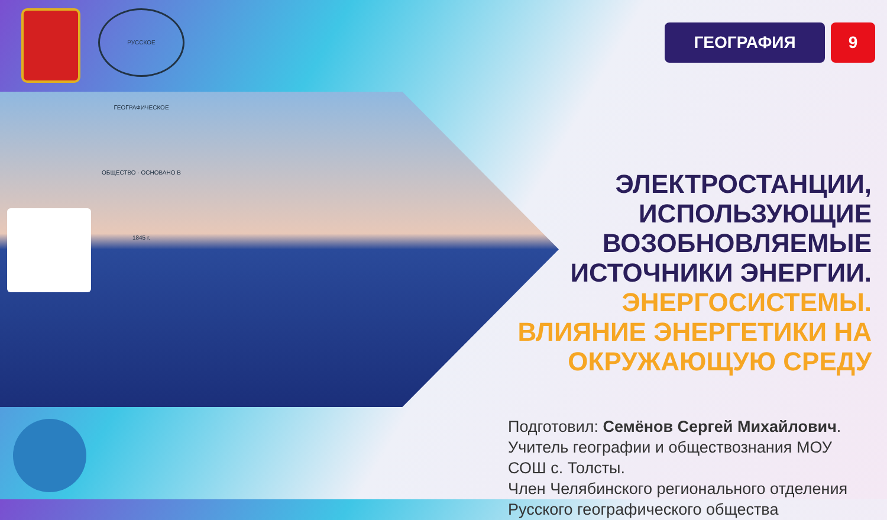РУССКОЕ ГЕОГРАФИЧЕСКОЕ ОБЩЕСТВО · ОСНОВАНО В 1845 г.
ГЕОГРАФИЯ 9
ЭЛЕКТРОСТАНЦИИ,
ИСПОЛЬЗУЮЩИЕ
ВОЗОБНОВЛЯЕМЫЕ
ИСТОЧНИКИ ЭНЕРГИИ.
ЭНЕРГОСИСТЕМЫ.
ВЛИЯНИЕ ЭНЕРГЕТИКИ НА
ОКРУЖАЮЩУЮ СРЕДУ
Подготовил: Семёнов Сергей Михайлович.
Учитель географии и обществознания МОУ
СОШ с. Толсты.
Член Челябинского регионального отделения
Русского географического общества